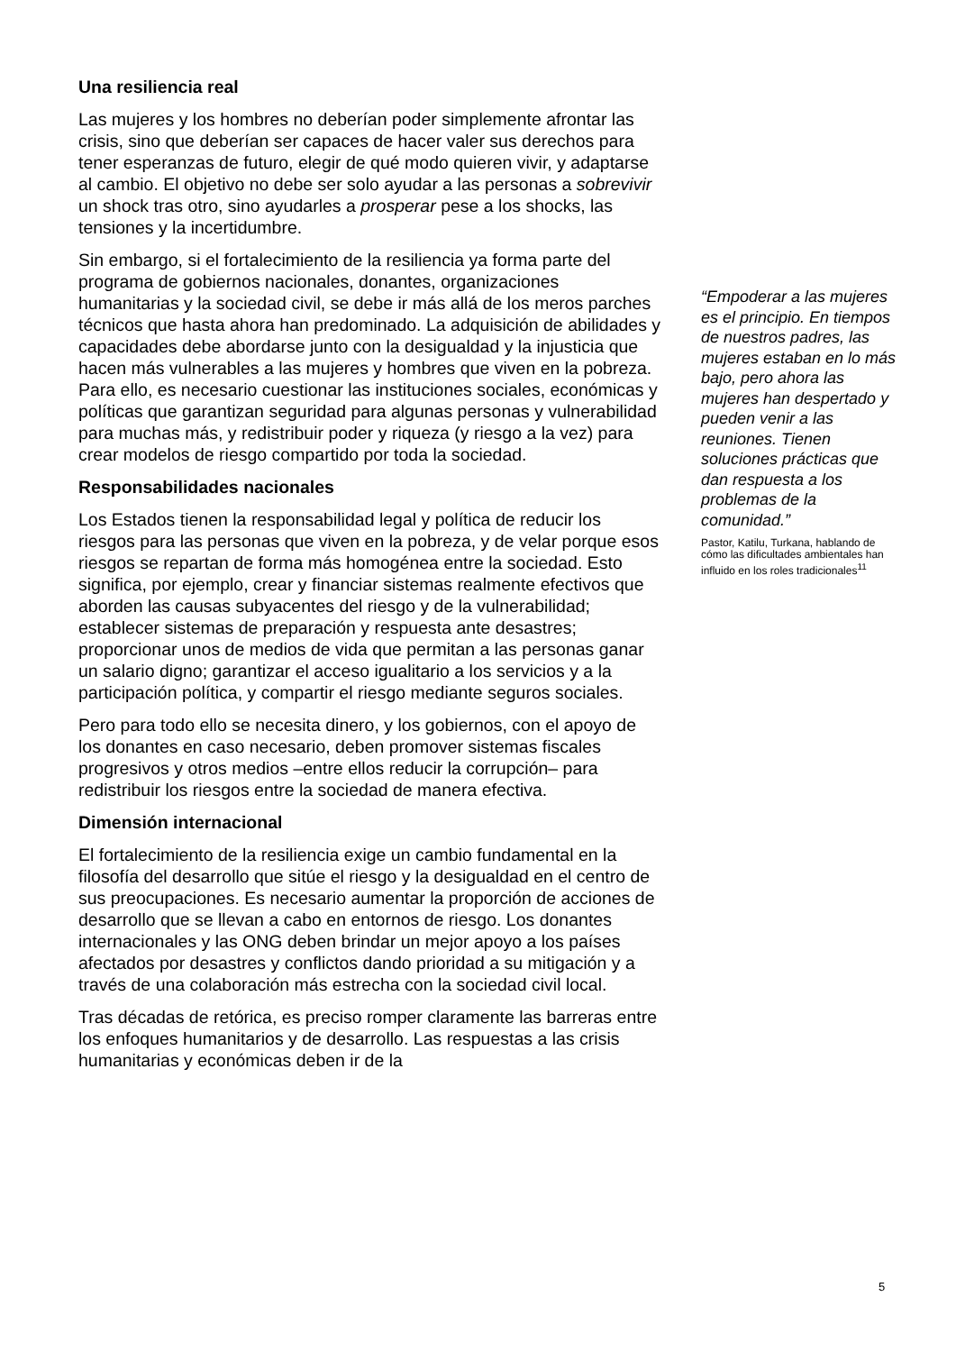Una resiliencia real
Las mujeres y los hombres no deberían poder simplemente afrontar las crisis, sino que deberían ser capaces de hacer valer sus derechos para tener esperanzas de futuro, elegir de qué modo quieren vivir, y adaptarse al cambio. El objetivo no debe ser solo ayudar a las personas a sobrevivir un shock tras otro, sino ayudarles a prosperar pese a los shocks, las tensiones y la incertidumbre.
Sin embargo, si el fortalecimiento de la resiliencia ya forma parte del programa de gobiernos nacionales, donantes, organizaciones humanitarias y la sociedad civil, se debe ir más allá de los meros parches técnicos que hasta ahora han predominado. La adquisición de abilidades y capacidades debe abordarse junto con la desigualdad y la injusticia que hacen más vulnerables a las mujeres y hombres que viven en la pobreza. Para ello, es necesario cuestionar las instituciones sociales, económicas y políticas que garantizan seguridad para algunas personas y vulnerabilidad para muchas más, y redistribuir poder y riqueza (y riesgo a la vez) para crear modelos de riesgo compartido por toda la sociedad.
Responsabilidades nacionales
Los Estados tienen la responsabilidad legal y política de reducir los riesgos para las personas que viven en la pobreza, y de velar porque esos riesgos se repartan de forma más homogénea entre la sociedad. Esto significa, por ejemplo, crear y financiar sistemas realmente efectivos que aborden las causas subyacentes del riesgo y de la vulnerabilidad; establecer sistemas de preparación y respuesta ante desastres; proporcionar unos de medios de vida que permitan a las personas ganar un salario digno; garantizar el acceso igualitario a los servicios y a la participación política, y compartir el riesgo mediante seguros sociales.
Pero para todo ello se necesita dinero, y los gobiernos, con el apoyo de los donantes en caso necesario, deben promover sistemas fiscales progresivos y otros medios –entre ellos reducir la corrupción– para redistribuir los riesgos entre la sociedad de manera efectiva.
Dimensión internacional
El fortalecimiento de la resiliencia exige un cambio fundamental en la filosofía del desarrollo que sitúe el riesgo y la desigualdad en el centro de sus preocupaciones. Es necesario aumentar la proporción de acciones de desarrollo que se llevan a cabo en entornos de riesgo. Los donantes internacionales y las ONG deben brindar un mejor apoyo a los países afectados por desastres y conflictos dando prioridad a su mitigación y a través de una colaboración más estrecha con la sociedad civil local.
Tras décadas de retórica, es preciso romper claramente las barreras entre los enfoques humanitarios y de desarrollo. Las respuestas a las crisis humanitarias y económicas deben ir de la
“Empoderar a las mujeres es el principio. En tiempos de nuestros padres, las mujeres estaban en lo más bajo, pero ahora las mujeres han despertado y pueden venir a las reuniones. Tienen soluciones prácticas que dan respuesta a los problemas de la comunidad.”
Pastor, Katilu, Turkana, hablando de cómo las dificultades ambientales han influido en los roles tradicionales<sup>11</sup>
5